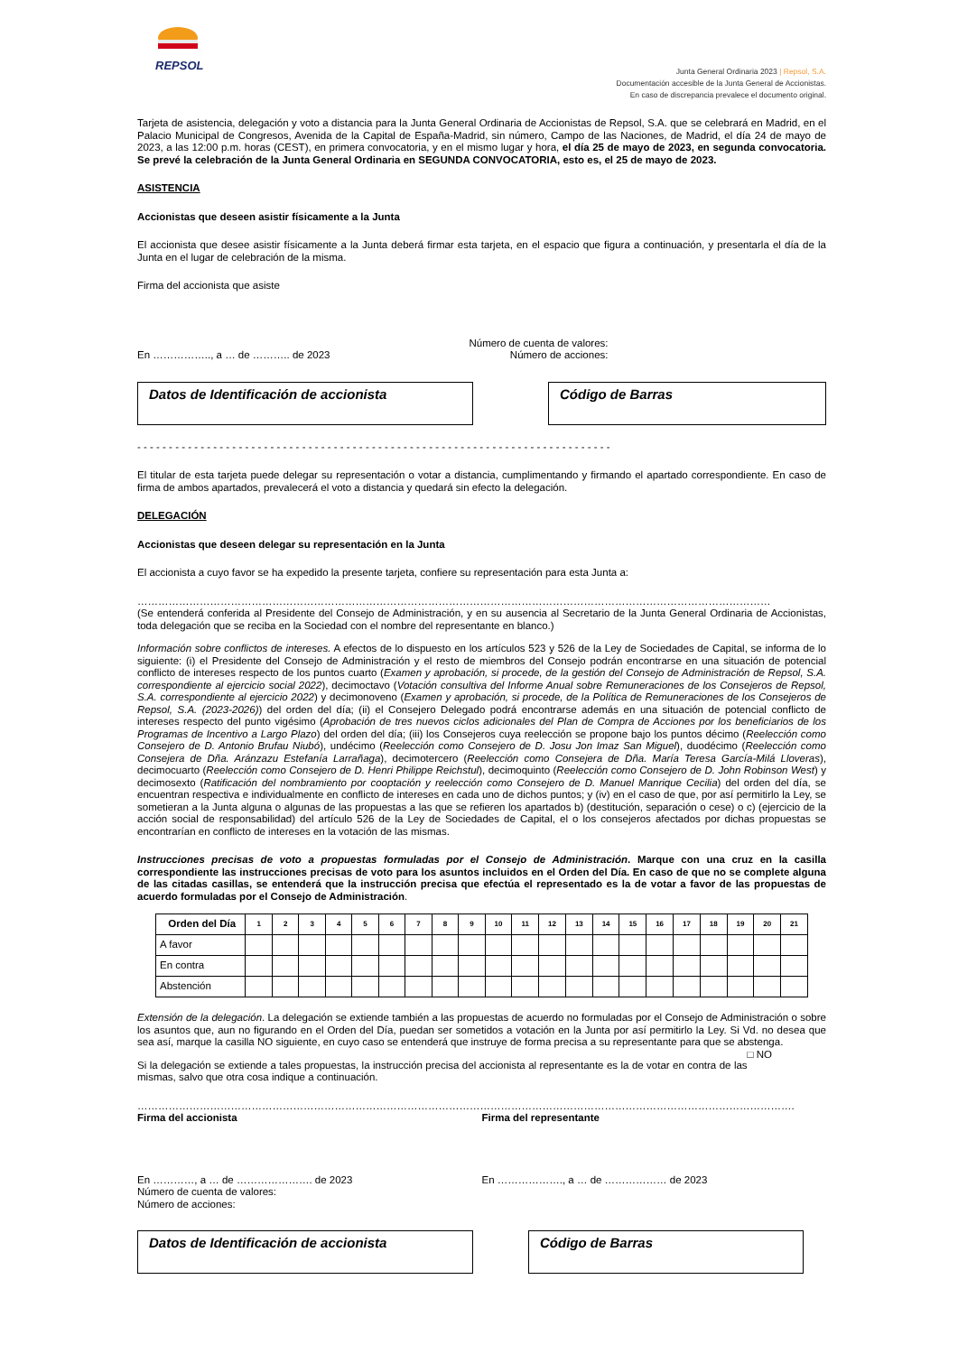REPSOL
Junta General Ordinaria 2023 | Repsol, S.A.
Documentación accesible de la Junta General de Accionistas.
En caso de discrepancia prevalece el documento original.
Tarjeta de asistencia, delegación y voto a distancia para la Junta General Ordinaria de Accionistas de Repsol, S.A. que se celebrará en Madrid, en el Palacio Municipal de Congresos, Avenida de la Capital de España-Madrid, sin número, Campo de las Naciones, de Madrid, el día 24 de mayo de 2023, a las 12:00 p.m. horas (CEST), en primera convocatoria, y en el mismo lugar y hora, el día 25 de mayo de 2023, en segunda convocatoria. Se prevé la celebración de la Junta General Ordinaria en SEGUNDA CONVOCATORIA, esto es, el 25 de mayo de 2023.
ASISTENCIA
Accionistas que deseen asistir físicamente a la Junta
El accionista que desee asistir físicamente a la Junta deberá firmar esta tarjeta, en el espacio que figura a continuación, y presentarla el día de la Junta en el lugar de celebración de la misma.
Firma del accionista que asiste
En …………….., a … de ……….. de 2023
Número de cuenta de valores:
Número de acciones:
Datos de Identificación de accionista Código de Barras
- - - - - - - - - - - - - - - - - - - - - - - - - - - - - - - - - - - - - - - - - - - - - - - - - - - - - - - - - - - - - - - - - - - - - - - - - - -
El titular de esta tarjeta puede delegar su representación o votar a distancia, cumplimentando y firmando el apartado correspondiente. En caso de firma de ambos apartados, prevalecerá el voto a distancia y quedará sin efecto la delegación.
DELEGACIÓN
Accionistas que deseen delegar su representación en la Junta
El accionista a cuyo favor se ha expedido la presente tarjeta, confiere su representación para esta Junta a:
…………………………………………………………………………………………………………………………………………………………………
(Se entenderá conferida al Presidente del Consejo de Administración, y en su ausencia al Secretario de la Junta General Ordinaria de Accionistas, toda delegación que se reciba en la Sociedad con el nombre del representante en blanco.)
Información sobre conflictos de intereses. A efectos de lo dispuesto en los artículos 523 y 526 de la Ley de Sociedades de Capital, se informa de lo siguiente: (i) el Presidente del Consejo de Administración y el resto de miembros del Consejo podrán encontrarse en una situación de potencial conflicto de intereses respecto de los puntos cuarto (Examen y aprobación, si procede, de la gestión del Consejo de Administración de Repsol, S.A. correspondiente al ejercicio social 2022), decimoctavo (Votación consultiva del Informe Anual sobre Remuneraciones de los Consejeros de Repsol, S.A. correspondiente al ejercicio 2022) y decimonoveno (Examen y aprobación, si procede, de la Política de Remuneraciones de los Consejeros de Repsol, S.A. (2023-2026)) del orden del día; (ii) el Consejero Delegado podrá encontrarse además en una situación de potencial conflicto de intereses respecto del punto vigésimo (Aprobación de tres nuevos ciclos adicionales del Plan de Compra de Acciones por los beneficiarios de los Programas de Incentivo a Largo Plazo) del orden del día; (iii) los Consejeros cuya reelección se propone bajo los puntos décimo (Reelección como Consejero de D. Antonio Brufau Niubó), undécimo (Reelección como Consejero de D. Josu Jon Imaz San Miguel), duodécimo (Reelección como Consejera de Dña. Aránzazu Estefanía Larrañaga), decimotercero (Reelección como Consejera de Dña. María Teresa García-Milá Lloveras), decimocuarto (Reelección como Consejero de D. Henri Philippe Reichstul), decimoquinto (Reelección como Consejero de D. John Robinson West) y decimosexto (Ratificación del nombramiento por cooptación y reelección como Consejero de D. Manuel Manrique Cecilia) del orden del día, se encuentran respectiva e individualmente en conflicto de intereses en cada uno de dichos puntos; y (iv) en el caso de que, por así permitirlo la Ley, se sometieran a la Junta alguna o algunas de las propuestas a las que se refieren los apartados b) (destitución, separación o cese) o c) (ejercicio de la acción social de responsabilidad) del artículo 526 de la Ley de Sociedades de Capital, el o los consejeros afectados por dichas propuestas se encontrarían en conflicto de intereses en la votación de las mismas.
Instrucciones precisas de voto a propuestas formuladas por el Consejo de Administración. Marque con una cruz en la casilla correspondiente las instrucciones precisas de voto para los asuntos incluidos en el Orden del Día. En caso de que no se complete alguna de las citadas casillas, se entenderá que la instrucción precisa que efectúa el representado es la de votar a favor de las propuestas de acuerdo formuladas por el Consejo de Administración.
| Orden del Día | 1 | 2 | 3 | 4 | 5 | 6 | 7 | 8 | 9 | 10 | 11 | 12 | 13 | 14 | 15 | 16 | 17 | 18 | 19 | 20 | 21 |
| --- | --- | --- | --- | --- | --- | --- | --- | --- | --- | --- | --- | --- | --- | --- | --- | --- | --- | --- | --- | --- | --- |
| A favor | | | | | | | | | | | | | | | | | | | | | |
| En contra | | | | | | | | | | | | | | | | | | | | | |
| Abstención | | | | | | | | | | | | | | | | | | | | | |
Extensión de la delegación. La delegación se extiende también a las propuestas de acuerdo no formuladas por el Consejo de Administración o sobre los asuntos que, aun no figurando en el Orden del Día, puedan ser sometidos a votación en la Junta por así permitirlo la Ley. Si Vd. no desea que sea así, marque la casilla NO siguiente, en cuyo caso se entenderá que instruye de forma precisa a su representante para que se abstenga. □ NO
Si la delegación se extiende a tales propuestas, la instrucción precisa del accionista al representante es la de votar en contra de las mismas, salvo que otra cosa indique a continuación.
……………………………………………………………………………………………………………………………………………………………………….
Firma del accionista Firma del representante
En …………, a … de …………………. de 2023
Número de cuenta de valores:
Número de acciones:
En ………………., a … de ……………… de 2023
Datos de Identificación de accionista Código de Barras